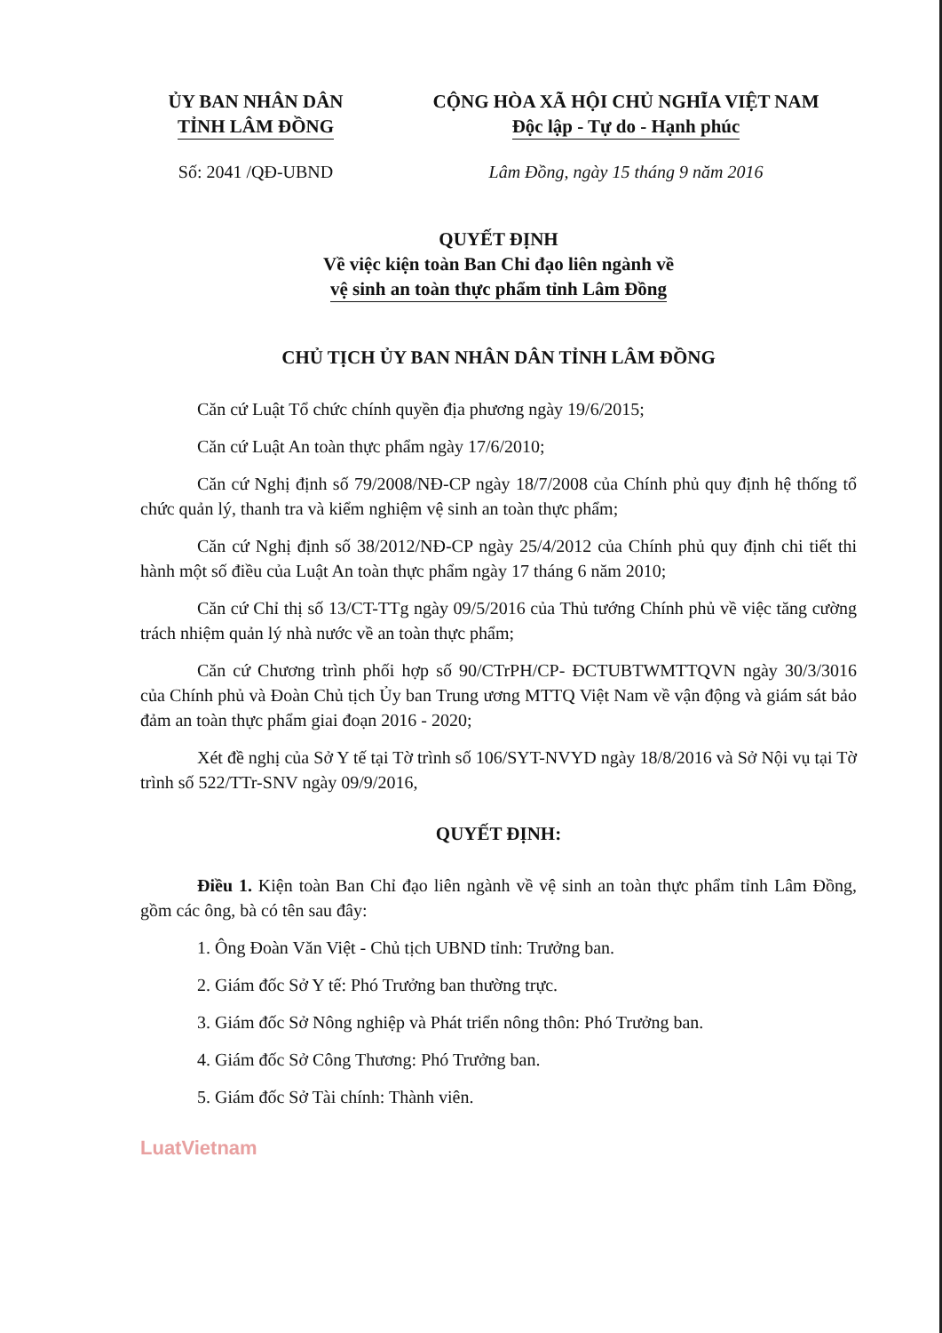ỦY BAN NHÂN DÂN
TỈNH LÂM ĐỒNG
CỘNG HÒA XÃ HỘI CHỦ NGHĨA VIỆT NAM
Độc lập - Tự do - Hạnh phúc
Số: 2041 /QĐ-UBND Lâm Đồng, ngày 15 tháng 9 năm 2016
QUYẾT ĐỊNH
Về việc kiện toàn Ban Chỉ đạo liên ngành về
vệ sinh an toàn thực phẩm tỉnh Lâm Đồng
CHỦ TỊCH ỦY BAN NHÂN DÂN TỈNH LÂM ĐỒNG
Căn cứ Luật Tổ chức chính quyền địa phương ngày 19/6/2015;
Căn cứ Luật An toàn thực phẩm ngày 17/6/2010;
Căn cứ Nghị định số 79/2008/NĐ-CP ngày 18/7/2008 của Chính phủ quy định hệ thống tổ chức quản lý, thanh tra và kiểm nghiệm vệ sinh an toàn thực phẩm;
Căn cứ Nghị định số 38/2012/NĐ-CP ngày 25/4/2012 của Chính phủ quy định chi tiết thi hành một số điều của Luật An toàn thực phẩm ngày 17 tháng 6 năm 2010;
Căn cứ Chỉ thị số 13/CT-TTg ngày 09/5/2016 của Thủ tướng Chính phủ về việc tăng cường trách nhiệm quản lý nhà nước về an toàn thực phẩm;
Căn cứ Chương trình phối hợp số 90/CTrPH/CP- ĐCTUBTWMTTQVN ngày 30/3/3016 của Chính phủ và Đoàn Chủ tịch Ủy ban Trung ương MTTQ Việt Nam về vận động và giám sát bảo đảm an toàn thực phẩm giai đoạn 2016 - 2020;
Xét đề nghị của Sở Y tế tại Tờ trình số 106/SYT-NVYD ngày 18/8/2016 và Sở Nội vụ tại Tờ trình số 522/TTr-SNV ngày 09/9/2016,
QUYẾT ĐỊNH:
Điều 1. Kiện toàn Ban Chỉ đạo liên ngành về vệ sinh an toàn thực phẩm tỉnh Lâm Đồng, gồm các ông, bà có tên sau đây:
1. Ông Đoàn Văn Việt - Chủ tịch UBND tỉnh: Trưởng ban.
2. Giám đốc Sở Y tế: Phó Trưởng ban thường trực.
3. Giám đốc Sở Nông nghiệp và Phát triển nông thôn: Phó Trưởng ban.
4. Giám đốc Sở Công Thương: Phó Trưởng ban.
5. Giám đốc Sở Tài chính: Thành viên.
LuatVietnam